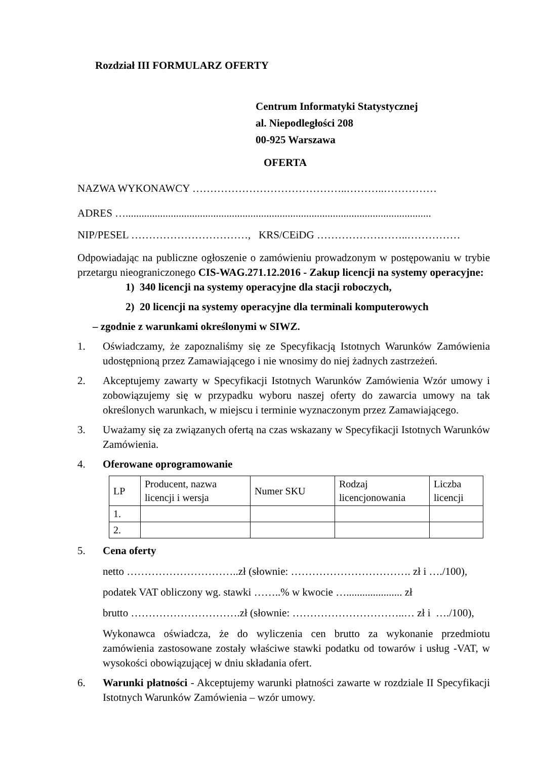Rozdział III FORMULARZ OFERTY
Centrum Informatyki Statystycznej
al. Niepodległości 208
00-925 Warszawa
OFERTA
NAZWA WYKONAWCY ……………………………………..………..……………
ADRES …...................................................................................................................
NIP/PESEL ……………………………, KRS/CEiDG ……………………..……………
Odpowiadając na publiczne ogłoszenie o zamówieniu prowadzonym w postępowaniu w trybie przetargu nieograniczonego CIS-WAG.271.12.2016 - Zakup licencji na systemy operacyjne:
1) 340 licencji na systemy operacyjne dla stacji roboczych,
2) 20 licencji na systemy operacyjne dla terminali komputerowych
– zgodnie z warunkami określonymi w SIWZ.
1. Oświadczamy, że zapoznaliśmy się ze Specyfikacją Istotnych Warunków Zamówienia udostępnioną przez Zamawiającego i nie wnosimy do niej żadnych zastrzeżeń.
2. Akceptujemy zawarty w Specyfikacji Istotnych Warunków Zamówienia Wzór umowy i zobowiązujemy się w przypadku wyboru naszej oferty do zawarcia umowy na tak określonych warunkach, w miejscu i terminie wyznaczonym przez Zamawiającego.
3. Uważamy się za związanych ofertą na czas wskazany w Specyfikacji Istotnych Warunków Zamówienia.
4. Oferowane oprogramowanie
| LP | Producent, nazwa licencji i wersja | Numer SKU | Rodzaj licencjonowania | Liczba licencji |
| 1. | | | | |
| 2. | | | | |
5. Cena oferty
netto …………………………..zł (słownie: ……………………………. zł i …./100),
podatek VAT obliczony wg. stawki ……..% w kwocie …..................... zł
brutto ………………………….zł (słownie: …………………………..… zł i …./100),
Wykonawca oświadcza, że do wyliczenia cen brutto za wykonanie przedmiotu zamówienia zastosowane zostały właściwe stawki podatku od towarów i usług -VAT, w wysokości obowiązującej w dniu składania ofert.
6. Warunki płatności - Akceptujemy warunki płatności zawarte w rozdziale II Specyfikacji Istotnych Warunków Zamówienia – wzór umowy.